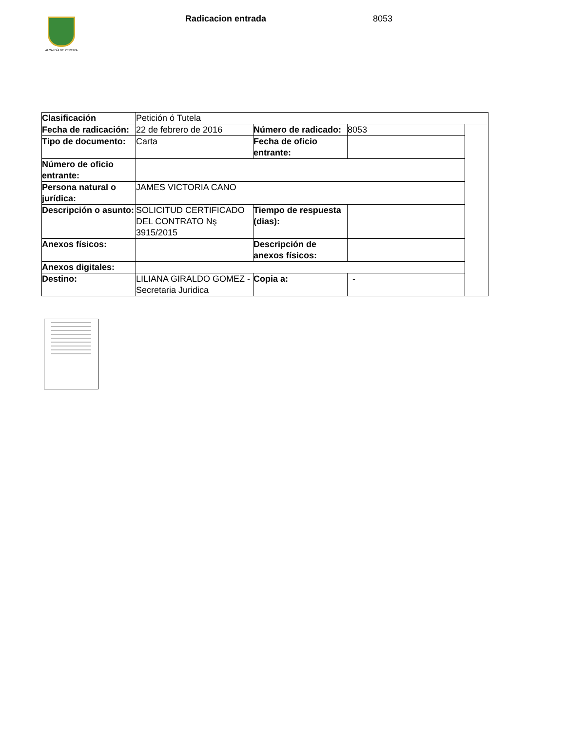ALCALDÍA DE PEREIRA Radicacion entrada 8053
| Clasificación | Petición ó Tutela | | | |
| Fecha de radicación: | 22 de febrero de 2016 | Número de radicado: | 8053 | |
| Tipo de documento: | Carta | Fecha de oficio entrante: | | |
| Número de oficio entrante: | | | | |
| Persona natural o jurídica: | JAMES VICTORIA CANO | | | |
| Descripción o asunto: | SOLICITUD CERTIFICADO DEL CONTRATO Nş 3915/2015 | Tiempo de respuesta (dias): | | |
| Anexos físicos: | | Descripción de anexos físicos: | | |
| Anexos digitales: | | | | |
| Destino: | LILIANA GIRALDO GOMEZ - Secretaria Juridica | Copia a: | - | |